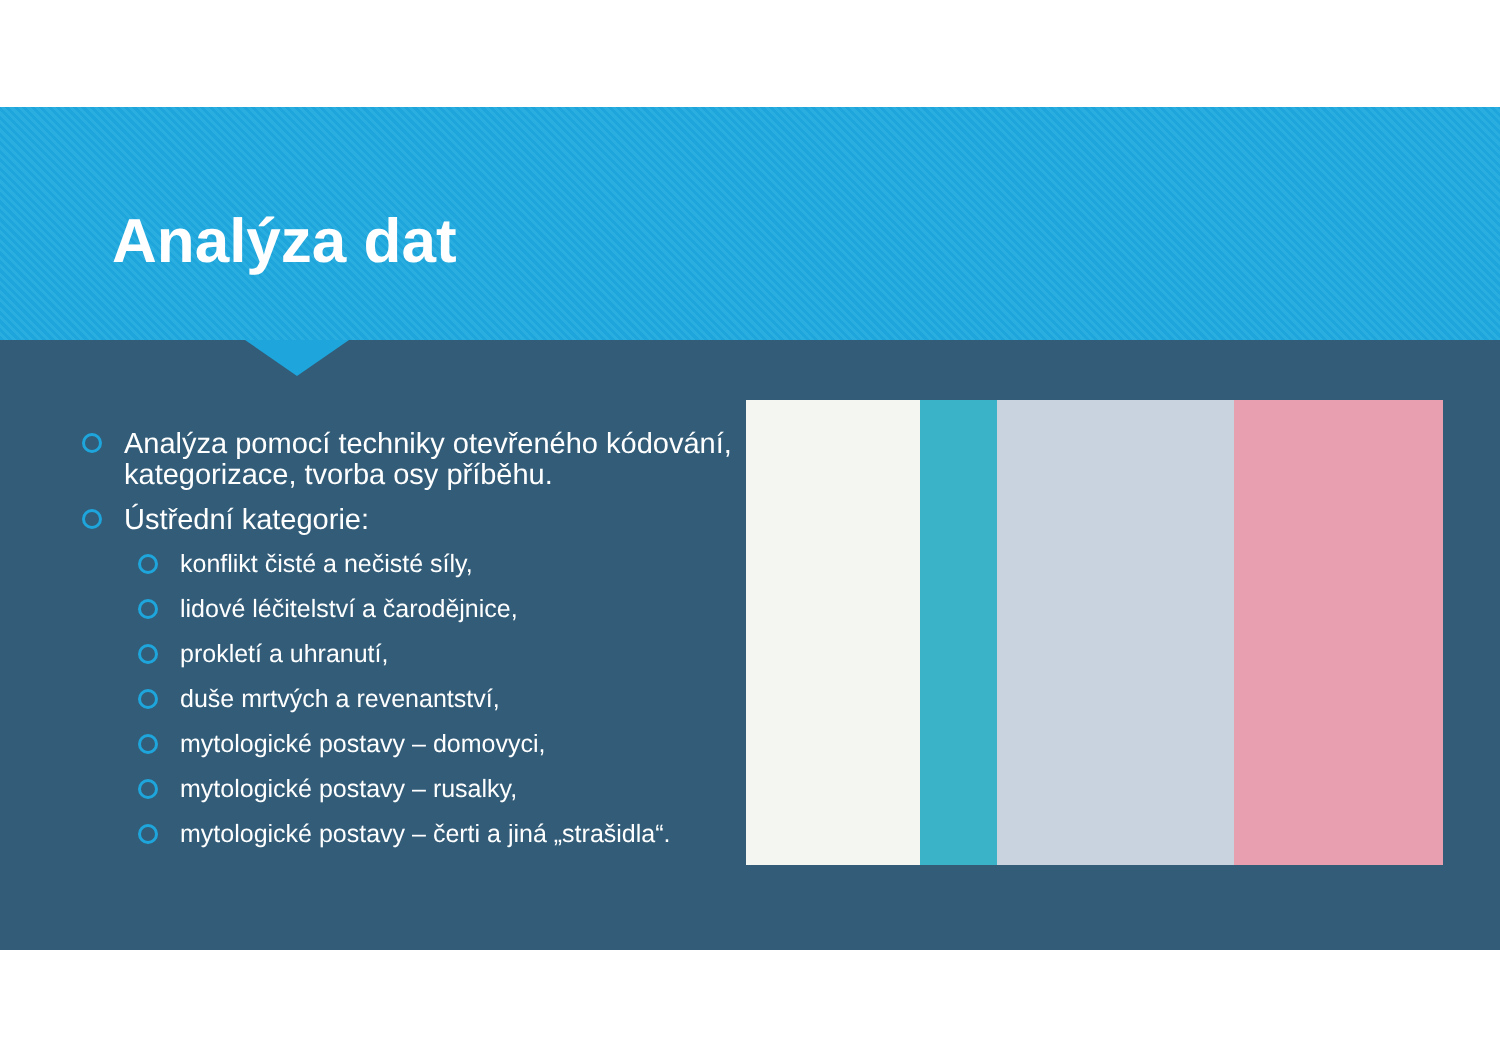Analýza dat
Analýza pomocí techniky otevřeného kódování, kategorizace, tvorba osy příběhu.
Ústřední kategorie:
konflikt čisté a nečisté síly,
lidové léčitelství a čarodějnice,
prokletí a uhranutí,
duše mrtvých a revenantství,
mytologické postavy – domovyci,
mytologické postavy – rusalky,
mytologické postavy – čerti a jiná „strašidla“.